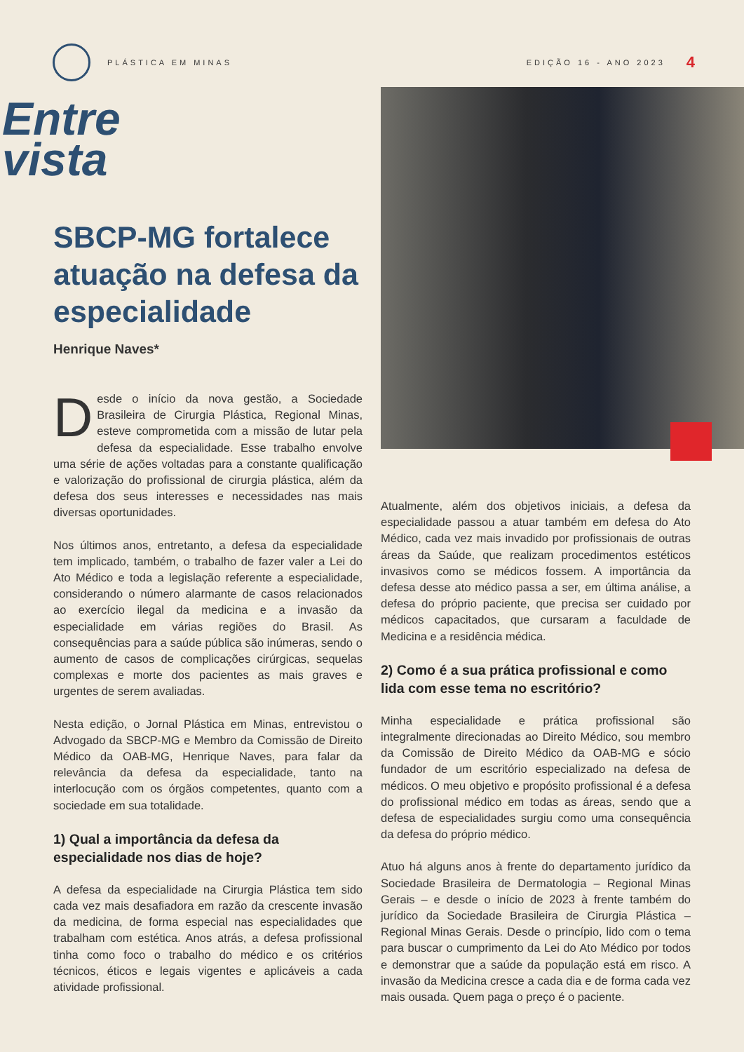PLÁSTICA EM MINAS EDIÇÃO 16 - ANO 2023 4
Entre
vista
SBCP-MG fortalece atuação na defesa da especialidade
Henrique Naves*
Desde o início da nova gestão, a Sociedade Brasileira de Cirurgia Plástica, Regional Minas, esteve comprometida com a missão de lutar pela defesa da especialidade. Esse trabalho envolve uma série de ações voltadas para a constante qualificação e valorização do profissional de cirurgia plástica, além da defesa dos seus interesses e necessidades nas mais diversas oportunidades.
Nos últimos anos, entretanto, a defesa da especialidade tem implicado, também, o trabalho de fazer valer a Lei do Ato Médico e toda a legislação referente a especialidade, considerando o número alarmante de casos relacionados ao exercício ilegal da medicina e a invasão da especialidade em várias regiões do Brasil. As consequências para a saúde pública são inúmeras, sendo o aumento de casos de complicações cirúrgicas, sequelas complexas e morte dos pacientes as mais graves e urgentes de serem avaliadas.
Nesta edição, o Jornal Plástica em Minas, entrevistou o Advogado da SBCP-MG e Membro da Comissão de Direito Médico da OAB-MG, Henrique Naves, para falar da relevância da defesa da especialidade, tanto na interlocução com os órgãos competentes, quanto com a sociedade em sua totalidade.
1) Qual a importância da defesa da especialidade nos dias de hoje?
A defesa da especialidade na Cirurgia Plástica tem sido cada vez mais desafiadora em razão da crescente invasão da medicina, de forma especial nas especialidades que trabalham com estética. Anos atrás, a defesa profissional tinha como foco o trabalho do médico e os critérios técnicos, éticos e legais vigentes e aplicáveis a cada atividade profissional.
Atualmente, além dos objetivos iniciais, a defesa da especialidade passou a atuar também em defesa do Ato Médico, cada vez mais invadido por profissionais de outras áreas da Saúde, que realizam procedimentos estéticos invasivos como se médicos fossem. A importância da defesa desse ato médico passa a ser, em última análise, a defesa do próprio paciente, que precisa ser cuidado por médicos capacitados, que cursaram a faculdade de Medicina e a residência médica.
2) Como é a sua prática profissional e como lida com esse tema no escritório?
Minha especialidade e prática profissional são integralmente direcionadas ao Direito Médico, sou membro da Comissão de Direito Médico da OAB-MG e sócio fundador de um escritório especializado na defesa de médicos. O meu objetivo e propósito profissional é a defesa do profissional médico em todas as áreas, sendo que a defesa de especialidades surgiu como uma consequência da defesa do próprio médico.
Atuo há alguns anos à frente do departamento jurídico da Sociedade Brasileira de Dermatologia – Regional Minas Gerais – e desde o início de 2023 à frente também do jurídico da Sociedade Brasileira de Cirurgia Plástica – Regional Minas Gerais. Desde o princípio, lido com o tema para buscar o cumprimento da Lei do Ato Médico por todos e demonstrar que a saúde da população está em risco. A invasão da Medicina cresce a cada dia e de forma cada vez mais ousada. Quem paga o preço é o paciente.